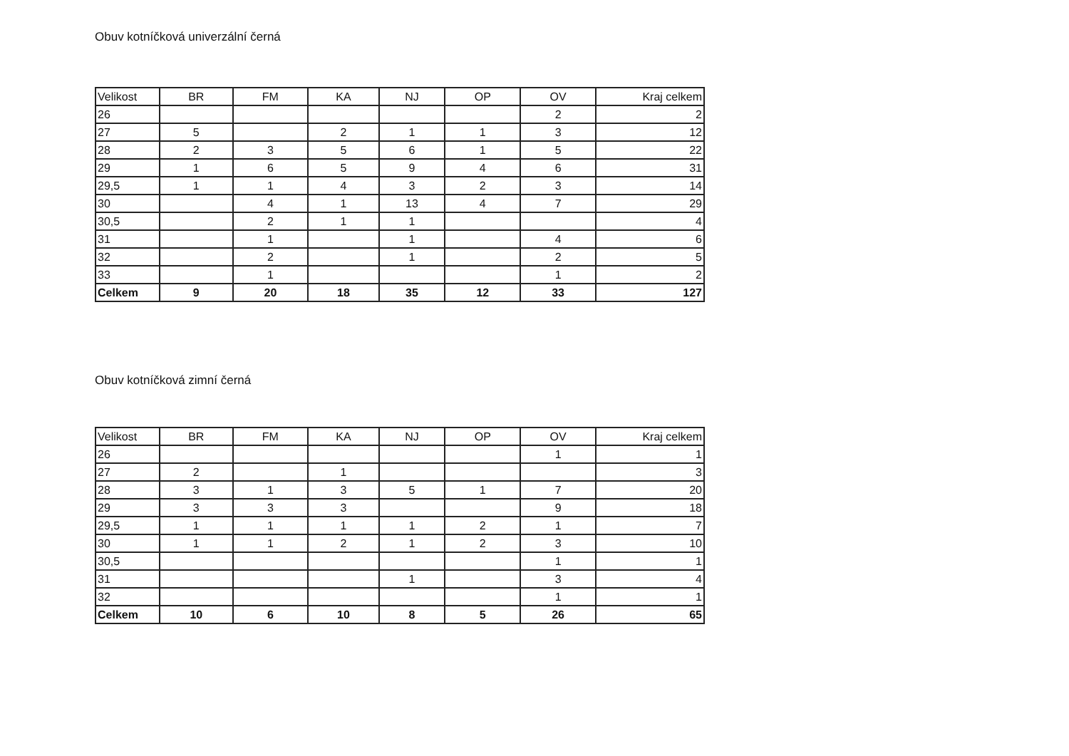Obuv kotníčková univerzální černá
| Velikost | BR | FM | KA | NJ | OP | OV | Kraj celkem |
| --- | --- | --- | --- | --- | --- | --- | --- |
| 26 | | | | | | 2 | 2 |
| 27 | 5 | | 2 | 1 | 1 | 3 | 12 |
| 28 | 2 | 3 | 5 | 6 | 1 | 5 | 22 |
| 29 | 1 | 6 | 5 | 9 | 4 | 6 | 31 |
| 29,5 | 1 | 1 | 4 | 3 | 2 | 3 | 14 |
| 30 | | 4 | 1 | 13 | 4 | 7 | 29 |
| 30,5 | | 2 | 1 | 1 | | | 4 |
| 31 | | 1 | | 1 | | 4 | 6 |
| 32 | | 2 | | 1 | | 2 | 5 |
| 33 | | 1 | | | | 1 | 2 |
| Celkem | 9 | 20 | 18 | 35 | 12 | 33 | 127 |
Obuv kotníčková zimní černá
| Velikost | BR | FM | KA | NJ | OP | OV | Kraj celkem |
| --- | --- | --- | --- | --- | --- | --- | --- |
| 26 | | | | | | 1 | 1 |
| 27 | 2 | | 1 | | | | 3 |
| 28 | 3 | 1 | 3 | 5 | 1 | 7 | 20 |
| 29 | 3 | 3 | 3 | | | 9 | 18 |
| 29,5 | 1 | 1 | 1 | 1 | 2 | 1 | 7 |
| 30 | 1 | 1 | 2 | 1 | 2 | 3 | 10 |
| 30,5 | | | | | | 1 | 1 |
| 31 | | | | 1 | | 3 | 4 |
| 32 | | | | | | 1 | 1 |
| Celkem | 10 | 6 | 10 | 8 | 5 | 26 | 65 |